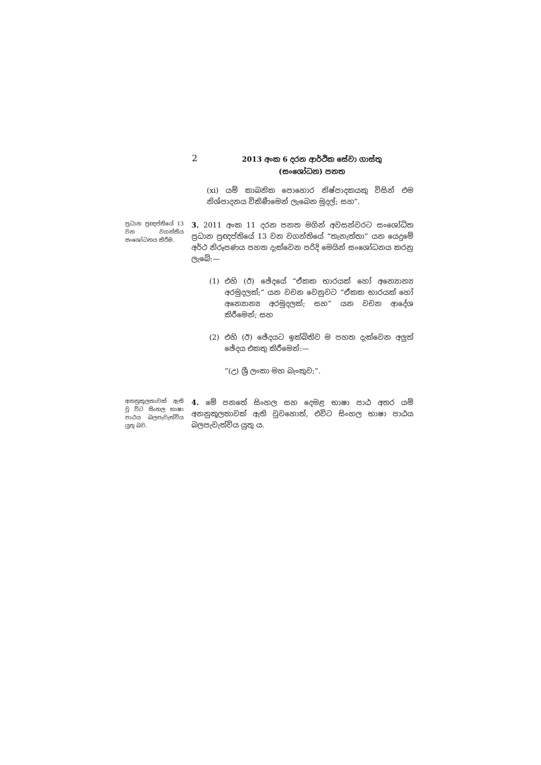2
2013 අංක 6 දරන ආර්ථික සේවා ගාස්තු
(සංශෝධන) පනත
(xi) යම් කාබනික පොහොර නිෂ්පාදකයකු විසින් එම නිශ්පාදනය විකිණීමෙන් ලැබෙන මුදල්; සහ”.
ප්‍රධාන ප්‍රඥප්තියේ 13 වන වගන්තිය සංශෝධනය කිරීම.
3. 2011 අංක 11 දරන පනත මගින් අවසන්වරට සංශෝධිත ප්‍රධාන ප්‍රඥප්තියේ 13 වන වගන්තියේ “තැනැත්තා” යන යෙදුමේ අර්ථ නිරූපණය පහත දැක්වෙන පරිදි මෙයින් සංශෝධනය කරනු ලැබේ:—
(1) එහි (ඊ) ඡේදයේ “ඒකක භාරයක් හෝ අන්‍යොන්‍ය අරමුදලක්;” යන වචන වෙනුවට “ඒකක භාරයක් හෝ අන්‍යොන්‍ය අරමුදලක්; සහ” යන වචන ආදේශ කිරීමෙන්; සහ
(2) එහි (ඊ) ඡේදයට ඉක්බිතිව ම පහත දැක්වෙන අලුත් ඡේදය එකතු කිරීමෙන්:—
“(උ) ශ්‍රී ලංකා මහ බැංකුව;”.
අනනුකූලතාවක් ඇති වූ විට සිංහල භාෂා පාඨය බලපැවැත්විය යුතු බව.
4. මේ පනතේ සිංහල සහ දෙමළ භාෂා පාඨ අතර යම් අනනුකූලතාවක් ඇති වුවහොත්, එවිට සිංහල භාෂා පාඨය බලපැවැත්විය යුතු ය.